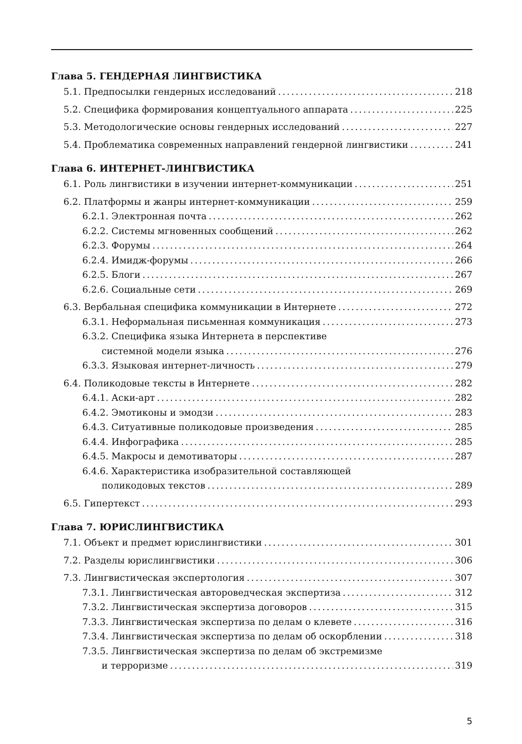Глава 5. ГЕНДЕРНАЯ ЛИНГВИСТИКА
5.1. Предпосылки гендерных исследований 218
5.2. Специфика формирования концептуального аппарата 225
5.3. Методологические основы гендерных исследований 227
5.4. Проблематика современных направлений гендерной лингвистики 241
Глава 6. ИНТЕРНЕТ-ЛИНГВИСТИКА
6.1. Роль лингвистики в изучении интернет-коммуникации 251
6.2. Платформы и жанры интернет-коммуникации 259
6.2.1. Электронная почта 262
6.2.2. Системы мгновенных сообщений 262
6.2.3. Форумы 264
6.2.4. Имидж-форумы 266
6.2.5. Блоги 267
6.2.6. Социальные сети 269
6.3. Вербальная специфика коммуникации в Интернете 272
6.3.1. Неформальная письменная коммуникация 273
6.3.2. Специфика языка Интернета в перспективе
системной модели языка 276
6.3.3. Языковая интернет-личность 279
6.4. Поликодовые тексты в Интернете 282
6.4.1. Аски-арт 282
6.4.2. Эмотиконы и эмодзи 283
6.4.3. Ситуативные поликодовые произведения 285
6.4.4. Инфографика 285
6.4.5. Макросы и демотиваторы 287
6.4.6. Характеристика изобразительной составляющей
поликодовых текстов 289
6.5. Гипертекст 293
Глава 7. ЮРИСЛИНГВИСТИКА
7.1. Объект и предмет юрислингвистики 301
7.2. Разделы юрислингвистики 306
7.3. Лингвистическая экспертология 307
7.3.1. Лингвистическая автороведческая экспертиза 312
7.3.2. Лингвистическая экспертиза договоров 315
7.3.3. Лингвистическая экспертиза по делам о клевете 316
7.3.4. Лингвистическая экспертиза по делам об оскорблении 318
7.3.5. Лингвистическая экспертиза по делам об экстремизме
и терроризме 319
5